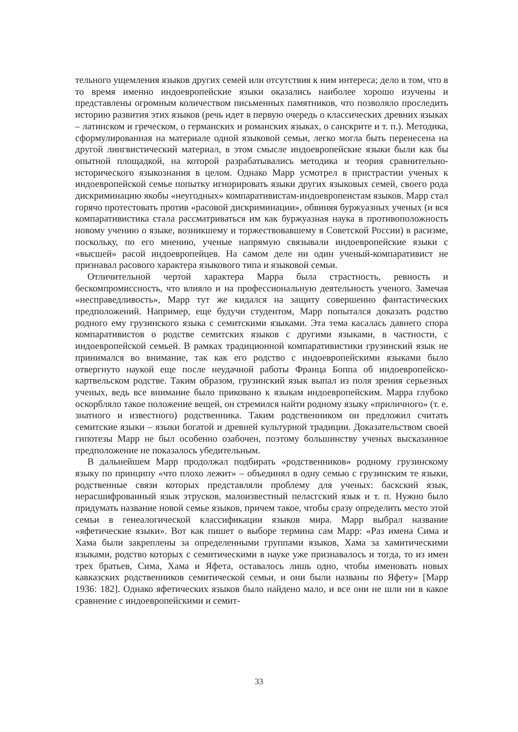тельного ущемления языков других семей или отсутствия к ним интереса; дело в том, что в то время именно индоевропейские языки оказались наиболее хорошо изучены и представлены огромным количеством письменных памятников, что позволяло проследить историю развития этих языков (речь идет в первую очередь о классических древних языках – латинском и греческом, о германских и романских языках, о санскрите и т. п.). Методика, сформулированная на материале одной языковой семьи, легко могла быть перенесена на другой лингвистический материал, в этом смысле индоевропейские языки были как бы опытной площадкой, на которой разрабатывались методика и теория сравнительно-исторического языкознания в целом. Однако Марр усмотрел в пристрастии ученых к индоевропейской семье попытку игнорировать языки других языковых семей, своего рода дискриминацию якобы «неугодных» компаративистам-индоевропеистам языков. Марр стал горячо протестовать против «расовой дискриминации», обвиняя буржуазных ученых (и вся компаративистика стала рассматриваться им как буржуазная наука в противоположность новому учению о языке, возникшему и торжествовавшему в Советской России) в расизме, поскольку, по его мнению, ученые напрямую связывали индоевропейские языки с «высшей» расой индоевропейцев. На самом деле ни один ученый-компаративист не признавал расового характера языкового типа и языковой семьи.
Отличительной чертой характера Марра была страстность, ревность и бескомпромиссность, что влияло и на профессиональную деятельность ученого. Замечая «несправедливость», Марр тут же кидался на защиту совершенно фантастических предположений. Например, еще будучи студентом, Марр попытался доказать родство родного ему грузинского языка с семитскими языками. Эта тема касалась давнего спора компаративистов о родстве семитских языков с другими языками, в частности, с индоевропейской семьей. В рамках традиционной компаративистики грузинский язык не принимался во внимание, так как его родство с индоевропейскими языками было отвергнуто наукой еще после неудачной работы Франца Боппа об индоевропейско-картвельском родстве. Таким образом, грузинский язык выпал из поля зрения серьезных ученых, ведь все внимание было приковано к языкам индоевропейским. Марра глубоко оскорбляло такое положение вещей, он стремился найти родному языку «приличного» (т. е. знатного и известного) родственника. Таким родственником он предложил считать семитские языки – языки богатой и древней культурной традиции. Доказательством своей гипотезы Марр не был особенно озабочен, поэтому большинству ученых высказанное предположение не показалось убедительным.
В дальнейшем Марр продолжал подбирать «родственников» родному грузинскому языку по принципу «что плохо лежит» – объединял в одну семью с грузинским те языки, родственные связи которых представляли проблему для ученых: баскский язык, нерасшифрованный язык этрусков, малоизвестный пеласгский язык и т. п. Нужно было придумать название новой семье языков, причем такое, чтобы сразу определить место этой семьи в генеалогической классификации языков мира. Марр выбрал название «яфетические языки». Вот как пишет о выборе термина сам Марр: «Раз имена Сима и Хама были закреплены за определенными группами языков, Хама за хамитическими языками, родство которых с семитическими в науке уже признавалось и тогда, то из имен трех братьев, Сима, Хама и Яфета, оставалось лишь одно, чтобы именовать новых кавказских родственников семитической семьи, и они были названы по Яфету» [Марр 1936: 182]. Однако яфетических языков было найдено мало, и все они не шли ни в какое сравнение с индоевропейскими и семит-
33